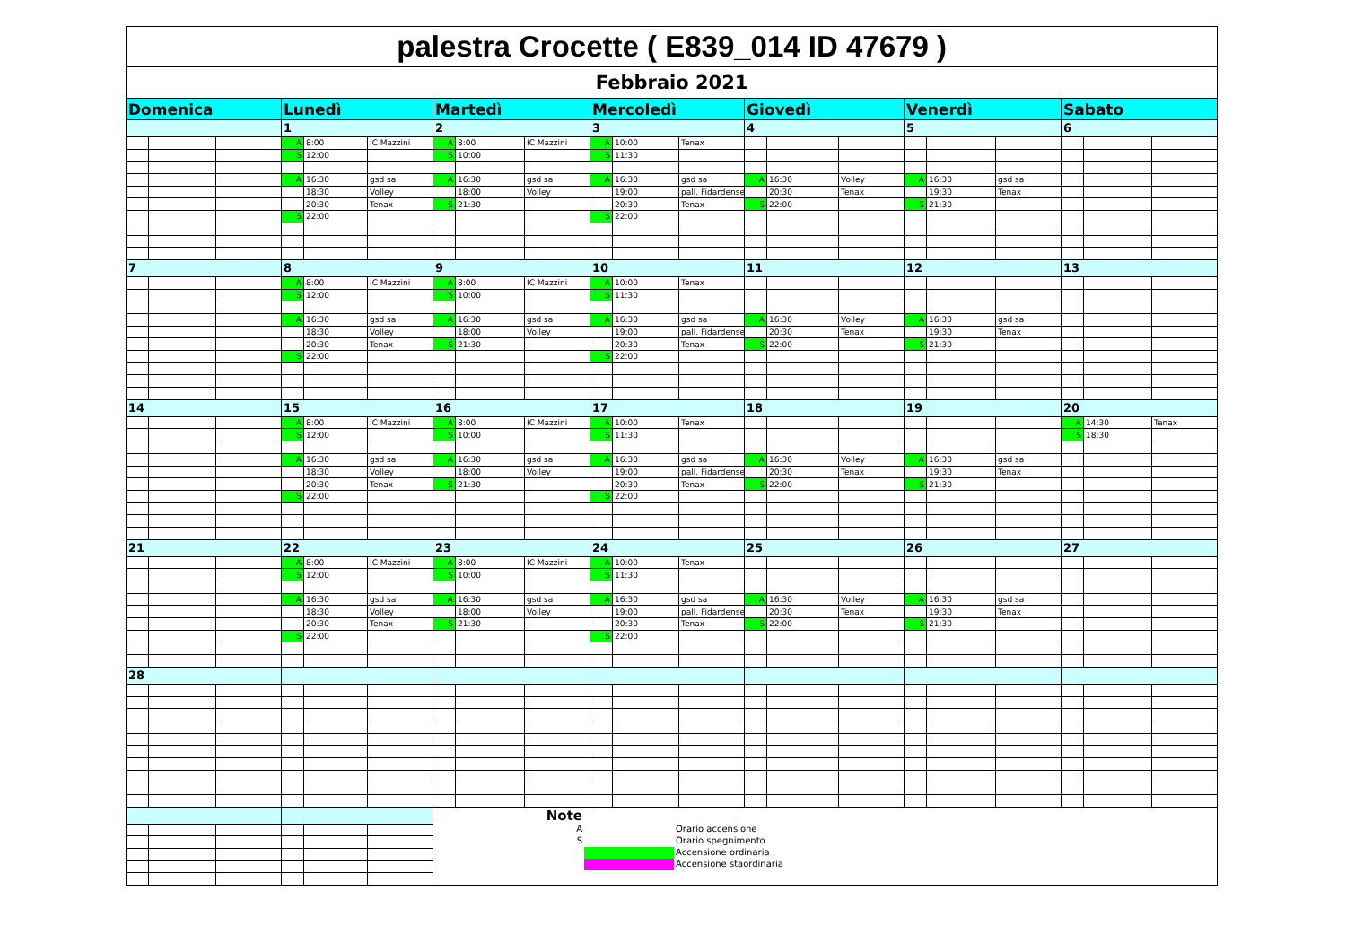| palestra Crocette ( E839_014 ID 47679 ) | | | | | | | | | | | | | | | | | | | | |
| Febbraio 2021 | | | | | | | | | | | | | | | | | | | | |
| Domenica | | | Lunedì | | | Martedì | | | Mercoledì | | | Giovedì | | | Venerdì | | | Sabato | | |
| | | | 1 | | | 2 | | | 3 | | | 4 | | | 5 | | | 6 | | |
| | | | A | 8:00 | IC Mazzini | A | 8:00 | IC Mazzini | A | 10:00 | Tenax | | | | | | | | | |
| | | | S | 12:00 | | S | 10:00 | | S | 11:30 | | | | | | | | | | |
| | | | A | 16:30 | gsd sa | A | 16:30 | gsd sa | A | 16:30 | gsd sa | A | 16:30 | Volley | A | 16:30 | gsd sa | | | |
| | | | | 18:30 | Volley | | 18:00 | Volley | | 19:00 | pall. Fidardense | | 20:30 | Tenax | | 19:30 | Tenax | | | |
| | | | | 20:30 | Tenax | S | 21:30 | | | 20:30 | Tenax | S | 22:00 | | S | 21:30 | | | | |
| | | | S | 22:00 | | | | | S | 22:00 | | | | | | | | | | |
| 7 | | | 8 | | | 9 | | | 10 | | | 11 | | | 12 | | | 13 | | |
| | | | A | 8:00 | IC Mazzini | A | 8:00 | IC Mazzini | A | 10:00 | Tenax | | | | | | | | | |
| | | | S | 12:00 | | S | 10:00 | | S | 11:30 | | | | | | | | | | |
| | | | A | 16:30 | gsd sa | A | 16:30 | gsd sa | A | 16:30 | gsd sa | A | 16:30 | Volley | A | 16:30 | gsd sa | | | |
| | | | | 18:30 | Volley | | 18:00 | Volley | | 19:00 | pall. Fidardense | | 20:30 | Tenax | | 19:30 | Tenax | | | |
| | | | | 20:30 | Tenax | S | 21:30 | | | 20:30 | Tenax | S | 22:00 | | S | 21:30 | | | | |
| | | | S | 22:00 | | | | | S | 22:00 | | | | | | | | | | |
| 14 | | | 15 | | | 16 | | | 17 | | | 18 | | | 19 | | | 20 | | |
| | | | A | 8:00 | IC Mazzini | A | 8:00 | IC Mazzini | A | 10:00 | Tenax | | | | | | | A | 14:30 | Tenax |
| | | | S | 12:00 | | S | 10:00 | | S | 11:30 | | | | | | | | S | 18:30 | |
| | | | A | 16:30 | gsd sa | A | 16:30 | gsd sa | A | 16:30 | gsd sa | A | 16:30 | Volley | A | 16:30 | gsd sa | | | |
| | | | | 18:30 | Volley | | 18:00 | Volley | | 19:00 | pall. Fidardense | | 20:30 | Tenax | | 19:30 | Tenax | | | |
| | | | | 20:30 | Tenax | S | 21:30 | | | 20:30 | Tenax | S | 22:00 | | S | 21:30 | | | | |
| | | | S | 22:00 | | | | | S | 22:00 | | | | | | | | | | |
| 21 | | | 22 | | | 23 | | | 24 | | | 25 | | | 26 | | | 27 | | |
| | | | A | 8:00 | IC Mazzini | A | 8:00 | IC Mazzini | A | 10:00 | Tenax | | | | | | | | | |
| | | | S | 12:00 | | S | 10:00 | | S | 11:30 | | | | | | | | | | |
| | | | A | 16:30 | gsd sa | A | 16:30 | gsd sa | A | 16:30 | gsd sa | A | 16:30 | Volley | A | 16:30 | gsd sa | | | |
| | | | | 18:30 | Volley | | 18:00 | Volley | | 19:00 | pall. Fidardense | | 20:30 | Tenax | | 19:30 | Tenax | | | |
| | | | | 20:30 | Tenax | S | 21:30 | | | 20:30 | Tenax | S | 22:00 | | S | 21:30 | | | | |
| | | | S | 22:00 | | | | | S | 22:00 | | | | | | | | | | |
| 28 | | | | | | | | | | | | | | | | | | | | |
| | | | | | | / Note / / / / A / / Orario accensione / / S / / Orario spegnimento / / / / Accensione ordinaria / / / / Accensione staordinaria / | | | | | | | | | | | | | | |